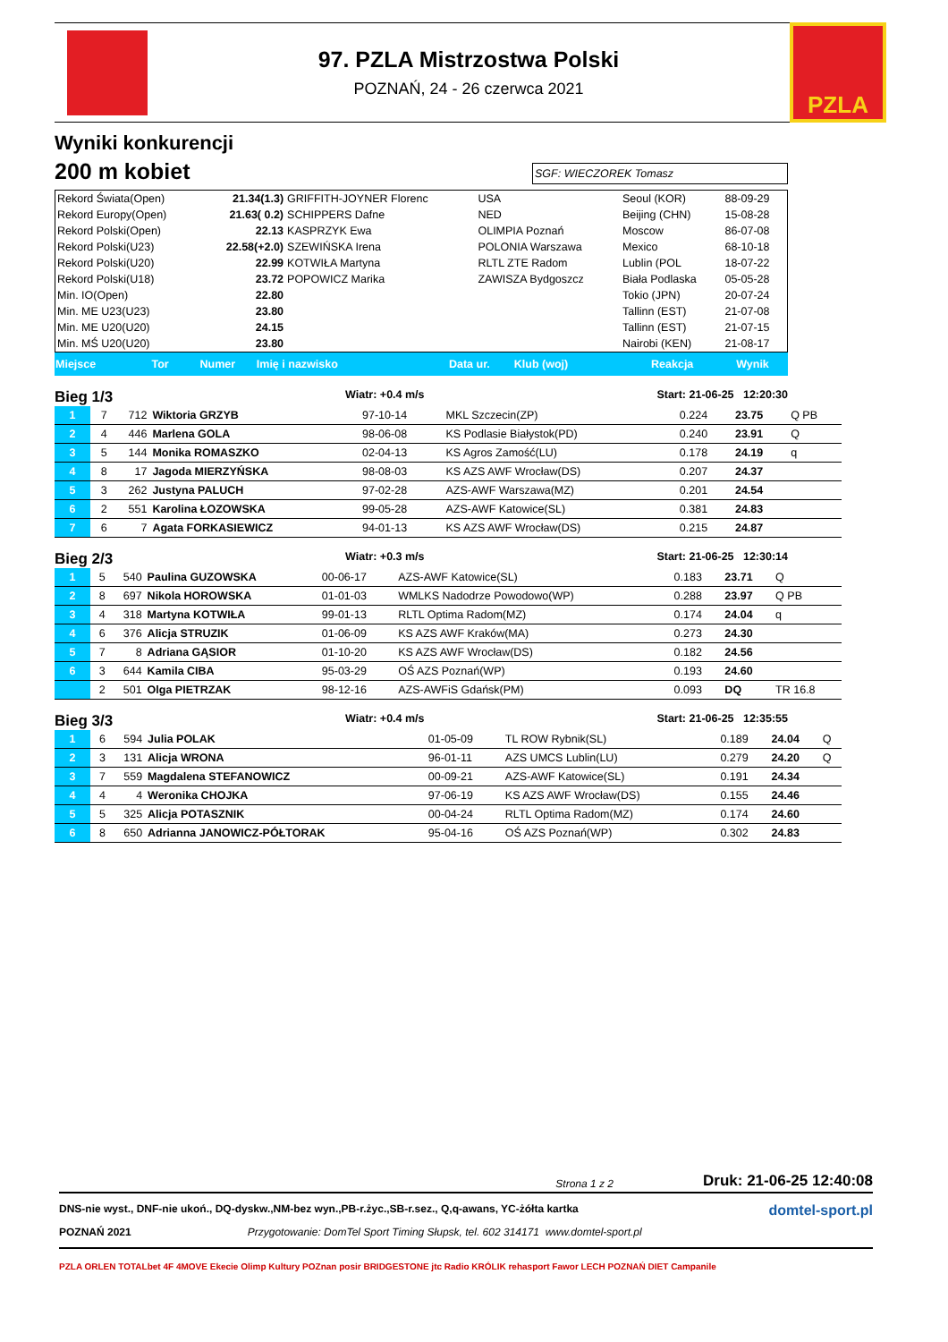97. PZLA Mistrzostwa Polski
POZNAŃ, 24 - 26 czerwca 2021
PZLA
Wyniki konkurencji
200 m kobiet
SGF: WIECZOREK Tomasz
| Rekord Świata(Open) | 21.34(1.3) | GRIFFITH-JOYNER Florenc | USA | Seoul (KOR) | 88-09-29 |
| Rekord Europy(Open) | 21.63( 0.2) | SCHIPPERS Dafne | NED | Beijing (CHN) | 15-08-28 |
| Rekord Polski(Open) | 22.13 | KASPRZYK Ewa | OLIMPIA Poznań | Moscow | 86-07-08 |
| Rekord Polski(U23) | 22.58(+2.0) | SZEWIŃSKA Irena | POLONIA Warszawa | Mexico | 68-10-18 |
| Rekord Polski(U20) | 22.99 | KOTWIŁA Martyna | RLTL ZTE Radom | Lublin (POL | 18-07-22 |
| Rekord Polski(U18) | 23.72 | POPOWICZ Marika | ZAWISZA Bydgoszcz | Biała Podlaska | 05-05-28 |
| Min. IO(Open) | 22.80 | | | Tokio (JPN) | 20-07-24 |
| Min. ME U23(U23) | 23.80 | | | Tallinn (EST) | 21-07-08 |
| Min. ME U20(U20) | 24.15 | | | Tallinn (EST) | 21-07-15 |
| Min. MŚ U20(U20) | 23.80 | | | Nairobi (KEN) | 21-08-17 |
| Miejsce | Tor | Numer | Imię i nazwisko | Data ur. | Klub (woj) | Reakcja | Wynik |
| --- | --- | --- | --- | --- | --- | --- | --- |
Bieg 1/3 Wiatr: +0.4 m/s Start: 21-06-25 12:20:30
| 1 | 7 | 712 | Wiktoria GRZYB | 97-10-14 | MKL Szczecin(ZP) | 0.224 | 23.75 | Q PB |
| 2 | 4 | 446 | Marlena GOLA | 98-06-08 | KS Podlasie Białystok(PD) | 0.240 | 23.91 | Q |
| 3 | 5 | 144 | Monika ROMASZKO | 02-04-13 | KS Agros Zamość(LU) | 0.178 | 24.19 | q |
| 4 | 8 | 17 | Jagoda MIERZYŃSKA | 98-08-03 | KS AZS AWF Wrocław(DS) | 0.207 | 24.37 | |
| 5 | 3 | 262 | Justyna PALUCH | 97-02-28 | AZS-AWF Warszawa(MZ) | 0.201 | 24.54 | |
| 6 | 2 | 551 | Karolina ŁOZOWSKA | 99-05-28 | AZS-AWF Katowice(SL) | 0.381 | 24.83 | |
| 7 | 6 | 7 | Agata FORKASIEWICZ | 94-01-13 | KS AZS AWF Wrocław(DS) | 0.215 | 24.87 | |
Bieg 2/3 Wiatr: +0.3 m/s Start: 21-06-25 12:30:14
| 1 | 5 | 540 | Paulina GUZOWSKA | 00-06-17 | AZS-AWF Katowice(SL) | 0.183 | 23.71 | Q |
| 2 | 8 | 697 | Nikola HOROWSKA | 01-01-03 | WMLKS Nadodrze Powodowo(WP) | 0.288 | 23.97 | Q PB |
| 3 | 4 | 318 | Martyna KOTWIŁA | 99-01-13 | RLTL Optima Radom(MZ) | 0.174 | 24.04 | q |
| 4 | 6 | 376 | Alicja STRUZIK | 01-06-09 | KS AZS AWF Kraków(MA) | 0.273 | 24.30 | |
| 5 | 7 | 8 | Adriana GĄSIOR | 01-10-20 | KS AZS AWF Wrocław(DS) | 0.182 | 24.56 | |
| 6 | 3 | 644 | Kamila CIBA | 95-03-29 | OŚ AZS Poznań(WP) | 0.193 | 24.60 | |
| | 2 | 501 | Olga PIETRZAK | 98-12-16 | AZS-AWFiS Gdańsk(PM) | 0.093 | DQ | TR 16.8 |
Bieg 3/3 Wiatr: +0.4 m/s Start: 21-06-25 12:35:55
| 1 | 6 | 594 | Julia POLAK | 01-05-09 | TL ROW Rybnik(SL) | 0.189 | 24.04 | Q |
| 2 | 3 | 131 | Alicja WRONA | 96-01-11 | AZS UMCS Lublin(LU) | 0.279 | 24.20 | Q |
| 3 | 7 | 559 | Magdalena STEFANOWICZ | 00-09-21 | AZS-AWF Katowice(SL) | 0.191 | 24.34 | |
| 4 | 4 | 4 | Weronika CHOJKA | 97-06-19 | KS AZS AWF Wrocław(DS) | 0.155 | 24.46 | |
| 5 | 5 | 325 | Alicja POTASZNIK | 00-04-24 | RLTL Optima Radom(MZ) | 0.174 | 24.60 | |
| 6 | 8 | 650 | Adrianna JANOWICZ-PÓŁTORAK | 95-04-16 | OŚ AZS Poznań(WP) | 0.302 | 24.83 | |
Strona 1 z 2 Druk: 21-06-25 12:40:08
DNS-nie wyst., DNF-nie ukoń., DQ-dyskw.,NM-bez wyn.,PB-r.życ.,SB-r.sez., Q,q-awans, YC-żółta kartka domtel-sport.pl
POZNAŃ 2021 Przygotowanie: DomTel Sport Timing Słupsk, tel. 602 314171 www.domtel-sport.pl
PZLA ORLEN TOTALbet 4F 4MOVE Ekecie Olimp Kultury POZnan posir BRIDGESTONE jtc Radio KRÓLIK rehasport Fawor LECH POZNAŃ DIET Campanile